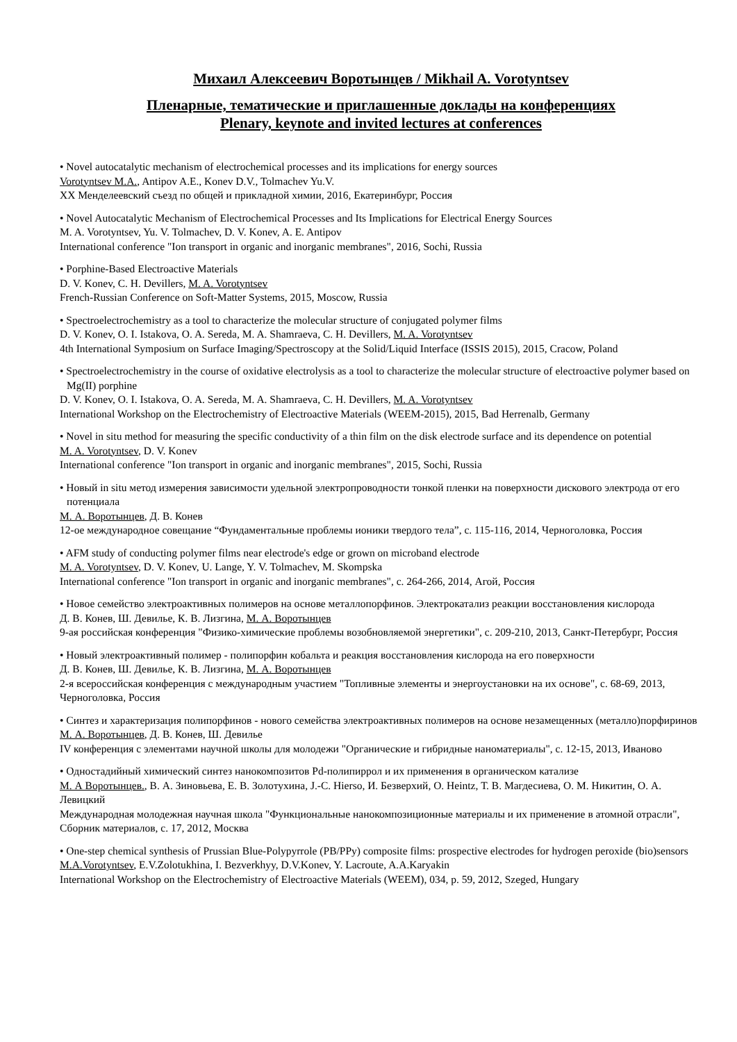Михаил Алексеевич Воротынцев / Mikhail A. Vorotyntsev
Пленарные, тематические и приглашенные доклады на конференциях
Plenary, keynote and invited lectures at conferences
• Novel autocatalytic mechanism of electrochemical processes and its implications for energy sources
Vorotyntsev M.A., Antipov A.E., Konev D.V., Tolmachev Yu.V.
XX Менделеевский съезд по общей и прикладной химии, 2016, Екатеринбург, Россия
• Novel Autocatalytic Mechanism of Electrochemical Processes and Its Implications for Electrical Energy Sources
M. A. Vorotyntsev, Yu. V. Tolmachev, D. V. Konev, A. E. Antipov
International conference "Ion transport in organic and inorganic membranes", 2016, Sochi, Russia
• Porphine-Based Electroactive Materials
D. V. Konev, C. H. Devillers, M. A. Vorotyntsev
French-Russian Conference on Soft-Matter Systems, 2015, Moscow, Russia
• Spectroelectrochemistry as a tool to characterize the molecular structure of conjugated polymer films
D. V. Konev, O. I. Istakova, O. A. Sereda, M. A. Shamraeva, C. H. Devillers, M. A. Vorotyntsev
4th International Symposium on Surface Imaging/Spectroscopy at the Solid/Liquid Interface (ISSIS 2015), 2015, Cracow, Poland
• Spectroelectrochemistry in the course of oxidative electrolysis as a tool to characterize the molecular structure of electroactive polymer based on Mg(II) porphine
D. V. Konev, O. I. Istakova, O. A. Sereda, M. A. Shamraeva, C. H. Devillers, M. A. Vorotyntsev
International Workshop on the Electrochemistry of Electroactive Materials (WEEM-2015), 2015, Bad Herrenalb, Germany
• Novel in situ method for measuring the specific conductivity of a thin film on the disk electrode surface and its dependence on potential
M. A. Vorotyntsev, D. V. Konev
International conference "Ion transport in organic and inorganic membranes", 2015, Sochi, Russia
• Новый in situ метод измерения зависимости удельной электропроводности тонкой пленки на поверхности дискового электрода от его потенциала
М. А. Воротынцев, Д. В. Конев
12-ое международное совещание “Фундаментальные проблемы ионики твердого тела”, с. 115-116, 2014, Черноголовка, Россия
• AFM study of conducting polymer films near electrode's edge or grown on microband electrode
M. A. Vorotyntsev, D. V. Konev, U. Lange, Y. V. Tolmachev, M. Skompska
International conference "Ion transport in organic and inorganic membranes", с. 264-266, 2014, Агой, Россия
• Новое семейство электроактивных полимеров на основе металлопорфинов. Электрокатализ реакции восстановления кислорода
Д. В. Конев, Ш. Девилье, К. В. Лизгина, М. А. Воротынцев
9-ая российская конференция "Физико-химические проблемы возобновляемой энергетики", с. 209-210, 2013, Санкт-Петербург, Россия
• Новый электроактивный полимер - полипорфин кобальта и реакция восстановления кислорода на его поверхности
Д. В. Конев, Ш. Девилье, К. В. Лизгина, М. А. Воротынцев
2-я всероссийская конференция с международным участием "Топливные элементы и энергоустановки на их основе", с. 68-69, 2013, Черноголовка, Россия
• Синтез и характеризация полипорфинов - нового семейства электроактивных полимеров на основе незамещенных (металло)порфиринов
М. А. Воротынцев, Д. В. Конев, Ш. Девилье
IV конференция с элементами научной школы для молодежи "Органические и гибридные наноматериалы", с. 12-15, 2013, Иваново
• Одностадийный химический синтез нанокомпозитов Pd-полипиррол и их применения в органическом катализе
М. А Воротынцев., В. А. Зиновьева, Е. В. Золотухина, J.-C. Hierso, И. Безверхий, O. Heintz, Т. В. Магдесиева, О. М. Никитин, О. А. Левицкий
Международная молодежная научная школа "Функциональные нанокомпозиционные материалы и их применение в атомной отрасли", Сборник материалов, с. 17, 2012, Москва
• One-step chemical synthesis of Prussian Blue-Polypyrrole (PB/PPy) composite films: prospective electrodes for hydrogen peroxide (bio)sensors
M.A.Vorotyntsev, E.V.Zolotukhina, I. Bezverkhyy, D.V.Konev, Y. Lacroute, A.A.Karyakin
International Workshop on the Electrochemistry of Electroactive Materials (WEEM), 034, p. 59, 2012, Szeged, Hungary